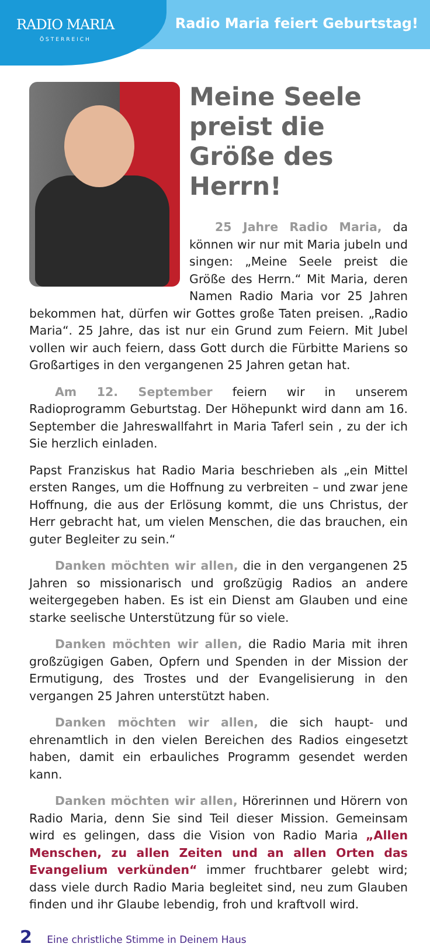RADIO MARIA
ÖSTERREICH
Radio Maria feiert Geburtstag!
Meine Seele preist die Größe des Herrn!
25 Jahre Radio Maria, da können wir nur mit Maria jubeln und singen: „Meine Seele preist die Größe des Herrn.“ Mit Maria, deren Namen Radio Maria vor 25 Jahren bekommen hat, dürfen wir Gottes große Taten preisen. „Radio Maria“. 25 Jahre, das ist nur ein Grund zum Feiern. Mit Jubel vollen wir auch feiern, dass Gott durch die Fürbitte Mariens so Großartiges in den vergangenen 25 Jahren getan hat.
Am 12. September feiern wir in unserem Radioprogramm Geburtstag. Der Höhepunkt wird dann am 16. September die Jahreswallfahrt in Maria Taferl sein , zu der ich Sie herzlich einladen.
Papst Franziskus hat Radio Maria beschrieben als „ein Mittel ersten Ranges, um die Hoffnung zu verbreiten – und zwar jene Hoffnung, die aus der Erlösung kommt, die uns Christus, der Herr gebracht hat, um vielen Menschen, die das brauchen, ein guter Begleiter zu sein.“
Danken möchten wir allen, die in den vergangenen 25 Jahren so missionarisch und großzügig Radios an andere weitergegeben haben. Es ist ein Dienst am Glauben und eine starke seelische Unterstützung für so viele.
Danken möchten wir allen, die Radio Maria mit ihren großzügigen Gaben, Opfern und Spenden in der Mission der Ermutigung, des Trostes und der Evangelisierung in den vergangen 25 Jahren unterstützt haben.
Danken möchten wir allen, die sich haupt- und ehrenamtlich in den vielen Bereichen des Radios eingesetzt haben, damit ein erbauliches Programm gesendet werden kann.
Danken möchten wir allen, Hörerinnen und Hörern von Radio Maria, denn Sie sind Teil dieser Mission. Gemeinsam wird es gelingen, dass die Vision von Radio Maria „Allen Menschen, zu allen Zeiten und an allen Orten das Evangelium verkünden“ immer fruchtbarer gelebt wird; dass viele durch Radio Maria begleitet sind, neu zum Glauben finden und ihr Glaube lebendig, froh und kraftvoll wird.
2 Eine christliche Stimme in Deinem Haus